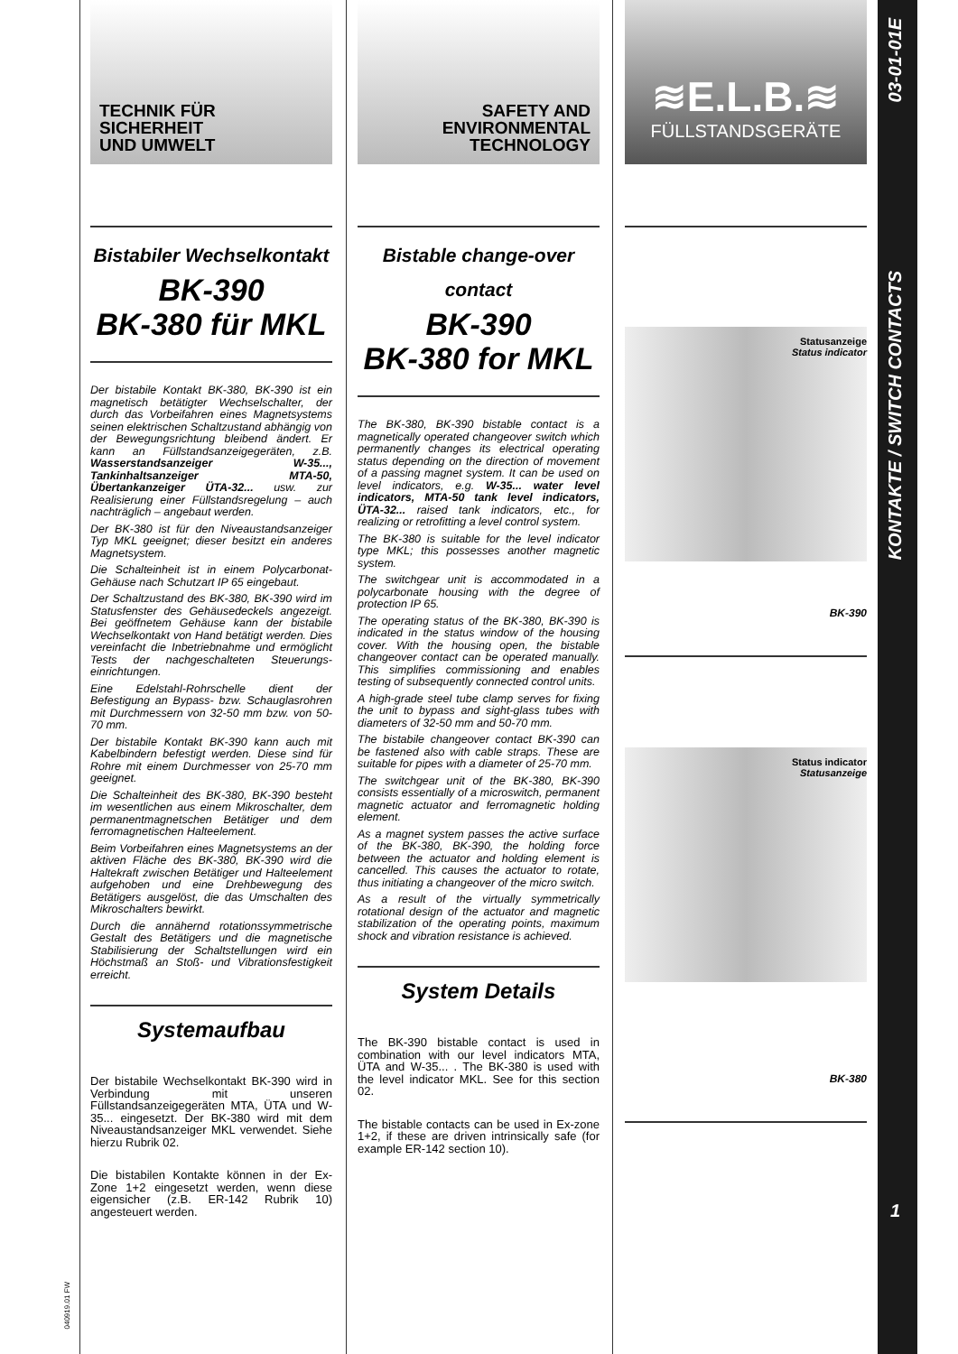TECHNIK FÜR
SICHERHEIT
UND UMWELT
Bistabiler Wechselkontakt
BK-390
BK-380 für MKL
Der bistabile Kontakt BK-380, BK-390 ist ein magnetisch betätigter Wechselschalter, der durch das Vorbeifahren eines Magnetsystems seinen elektrischen Schaltzustand abhängig von der Bewegungsrichtung bleibend ändert. Er kann an Füllstandsanzeigegeräten, z.B. Wasserstandsanzeiger W-35..., Tankinhaltsanzeiger MTA-50, Übertankanzeiger ÜTA-32... usw. zur Realisierung einer Füllstandsregelung – auch nachträglich – angebaut werden.
Der BK-380 ist für den Niveaustandsanzeiger Typ MKL geeignet; dieser besitzt ein anderes Magnetsystem.
Die Schalteinheit ist in einem Polycarbonat-Gehäuse nach Schutzart IP 65 eingebaut.
Der Schaltzustand des BK-380, BK-390 wird im Statusfenster des Gehäusedeckels angezeigt. Bei geöffnetem Gehäuse kann der bistabile Wechselkontakt von Hand betätigt werden. Dies vereinfacht die Inbetriebnahme und ermöglicht Tests der nachgeschalteten Steuerungs- einrichtungen.
Eine Edelstahl-Rohrschelle dient der Befestigung an Bypass- bzw. Schauglasrohren mit Durchmessern von 32-50 mm bzw. von 50-70 mm.
Der bistabile Kontakt BK-390 kann auch mit Kabelbindern befestigt werden. Diese sind für Rohre mit einem Durchmesser von 25-70 mm geeignet.
Die Schalteinheit des BK-380, BK-390 besteht im wesentlichen aus einem Mikroschalter, dem permanentmagnetschen Betätiger und dem ferromagnetischen Halteelement.
Beim Vorbeifahren eines Magnetsystems an der aktiven Fläche des BK-380, BK-390 wird die Haltekraft zwischen Betätiger und Halteelement aufgehoben und eine Drehbewegung des Betätigers ausgelöst, die das Umschalten des Mikroschalters bewirkt.
Durch die annähernd rotationssymmetrische Gestalt des Betätigers und die magnetische Stabilisierung der Schaltstellungen wird ein Höchstmaß an Stoß- und Vibrationsfestigkeit erreicht.
Systemaufbau
Der bistabile Wechselkontakt BK-390 wird in Verbindung mit unseren Füllstandsanzeigegeräten MTA, ÜTA und W-35... eingesetzt. Der BK-380 wird mit dem Niveaustandsanzeiger MKL verwendet. Siehe hierzu Rubrik 02.
Die bistabilen Kontakte können in der Ex-Zone 1+2 eingesetzt werden, wenn diese eigensicher (z.B. ER-142 Rubrik 10) angesteuert werden.
SAFETY AND
ENVIRONMENTAL
TECHNOLOGY
Bistable change-over contact
BK-390
BK-380 for MKL
The BK-380, BK-390 bistable contact is a magnetically operated changeover switch which permanently changes its electrical operating status depending on the direction of movement of a passing magnet system. It can be used on level indicators, e.g. W-35... water level indicators, MTA-50 tank level indicators, ÜTA-32... raised tank indicators, etc., for realizing or retrofitting a level control system.
The BK-380 is suitable for the level indicator type MKL; this possesses another magnetic system.
The switchgear unit is accommodated in a polycarbonate housing with the degree of protection IP 65.
The operating status of the BK-380, BK-390 is indicated in the status window of the housing cover. With the housing open, the bistable changeover contact can be operated manually. This simplifies commissioning and enables testing of subsequently connected control units.
A high-grade steel tube clamp serves for fixing the unit to bypass and sight-glass tubes with diameters of 32-50 mm and 50-70 mm.
The bistabile changeover contact BK-390 can be fastened also with cable straps. These are suitable for pipes with a diameter of 25-70 mm.
The switchgear unit of the BK-380, BK-390 consists essentially of a microswitch, permanent magnetic actuator and ferromagnetic holding element.
As a magnet system passes the active surface of the BK-380, BK-390, the holding force between the actuator and holding element is cancelled. This causes the actuator to rotate, thus initiating a changeover of the micro switch.
As a result of the virtually symmetrically rotational design of the actuator and magnetic stabilization of the operating points, maximum shock and vibration resistance is achieved.
System Details
The BK-390 bistable contact is used in combination with our level indicators MTA, ÜTA and W-35... . The BK-380 is used with the level indicator MKL. See for this section 02.
The bistable contacts can be used in Ex-zone 1+2, if these are driven intrinsically safe (for example ER-142 section 10).
≋E.L.B.≋
FÜLLSTANDSGERÄTE
Statusanzeige
Status indicator
BK-390
Status indicator
Statusanzeige
BK-380
040919.01 FW
03-01-01E
KONTAKTE / SWITCH CONTACTS
1